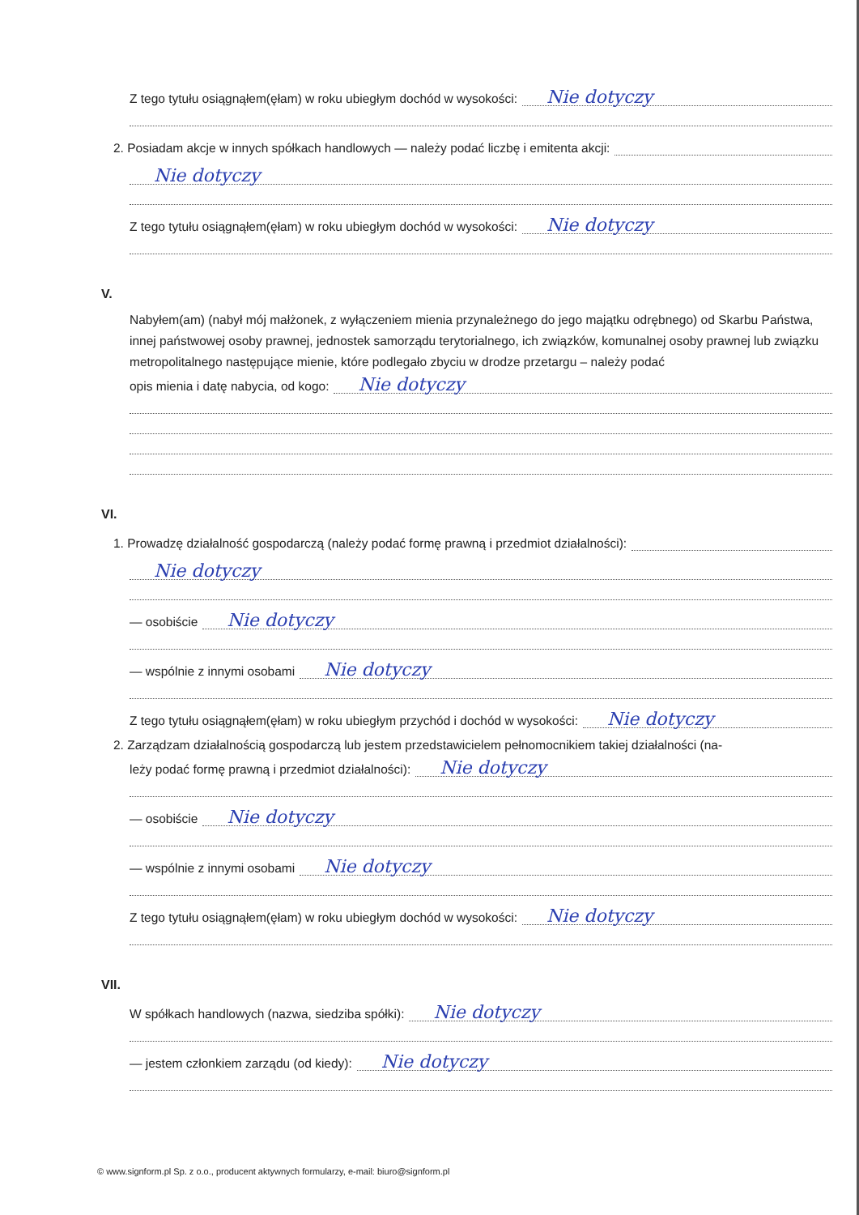Z tego tytułu osiągnąłem(ęłam) w roku ubiegłym dochód w wysokości:
Nie dotyczy
2. Posiadam akcje w innych spółkach handlowych — należy podać liczbę i emitenta akcji:
Nie dotyczy
Z tego tytułu osiągnąłem(ęłam) w roku ubiegłym dochód w wysokości:
Nie dotyczy
V.
Nabyłem(am) (nabył mój małżonek, z wyłączeniem mienia przynależnego do jego majątku odrębnego) od Skarbu Państwa, innej państwowej osoby prawnej, jednostek samorządu terytorialnego, ich związków, komunalnej osoby prawnej lub związku metropolitalnego następujące mienie, które podlegało zbyciu w drodze przetargu – należy podać
opis mienia i datę nabycia, od kogo:
Nie dotyczy
VI.
1. Prowadzę działalność gospodarczą (należy podać formę prawną i przedmiot działalności):
Nie dotyczy
— osobiście
Nie dotyczy
— wspólnie z innymi osobami
Nie dotyczy
Z tego tytułu osiągnąłem(ęłam) w roku ubiegłym przychód i dochód w wysokości:
Nie dotyczy
2. Zarządzam działalnością gospodarczą lub jestem przedstawicielem pełnomocnikiem takiej działalności (na-
leży podać formę prawną i przedmiot działalności):
Nie dotyczy
— osobiście
Nie dotyczy
— wspólnie z innymi osobami
Nie dotyczy
Z tego tytułu osiągnąłem(ęłam) w roku ubiegłym dochód w wysokości:
Nie dotyczy
VII.
W spółkach handlowych (nazwa, siedziba spółki):
Nie dotyczy
— jestem członkiem zarządu (od kiedy):
Nie dotyczy
© www.signform.pl Sp. z o.o., producent aktywnych formularzy, e-mail: biuro@signform.pl